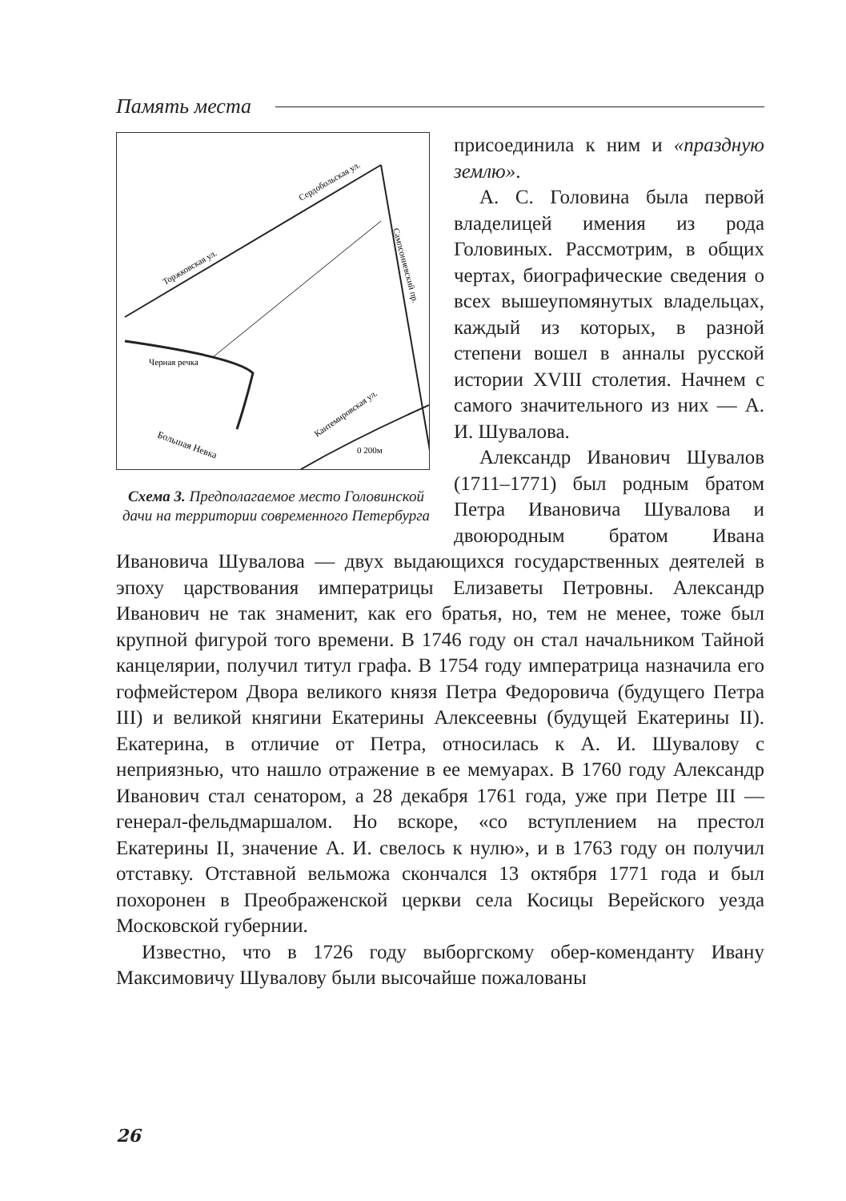Память места
Торжковская ул.
Сердобольская ул.
Сампсониевский пр.
Черная речка
Большая Невка
Кантемировская ул.
0 200м
Схема 3. Предполагаемое место Головинской дачи на территории современного Петербурга
присоединила к ним и «праздную землю».
А. С. Головина была первой владелицей имения из рода Головиных. Рассмотрим, в общих чертах, биографические сведения о всех вышеупомянутых владельцах, каждый из которых, в разной степени вошел в анналы русской истории XVIII столетия. Начнем с самого значительного из них — А. И. Шувалова.
Александр Иванович Шувалов (1711–1771) был родным братом Петра Ивановича Шувалова и двоюродным братом Ивана Ивановича Шувалова — двух выдающихся государственных деятелей в эпоху царствования императрицы Елизаветы Петровны. Александр Иванович не так знаменит, как его братья, но, тем не менее, тоже был крупной фигурой того времени. В 1746 году он стал начальником Тайной канцелярии, получил титул графа. В 1754 году императрица назначила его гофмейстером Двора великого князя Петра Федоровича (будущего Петра III) и великой княгини Екатерины Алексеевны (будущей Екатерины II). Екатерина, в отличие от Петра, относилась к А. И. Шувалову с неприязнью, что нашло отражение в ее мемуарах. В 1760 году Александр Иванович стал сенатором, а 28 декабря 1761 года, уже при Петре III — генерал-фельдмаршалом. Но вскоре, «со вступлением на престол Екатерины II, значение А. И. свелось к нулю», и в 1763 году он получил отставку. Отставной вельможа скончался 13 октября 1771 года и был похоронен в Преображенской церкви села Косицы Верейского уезда Московской губернии.
Известно, что в 1726 году выборгскому обер-коменданту Ивану Максимовичу Шувалову были высочайше пожалованы
26